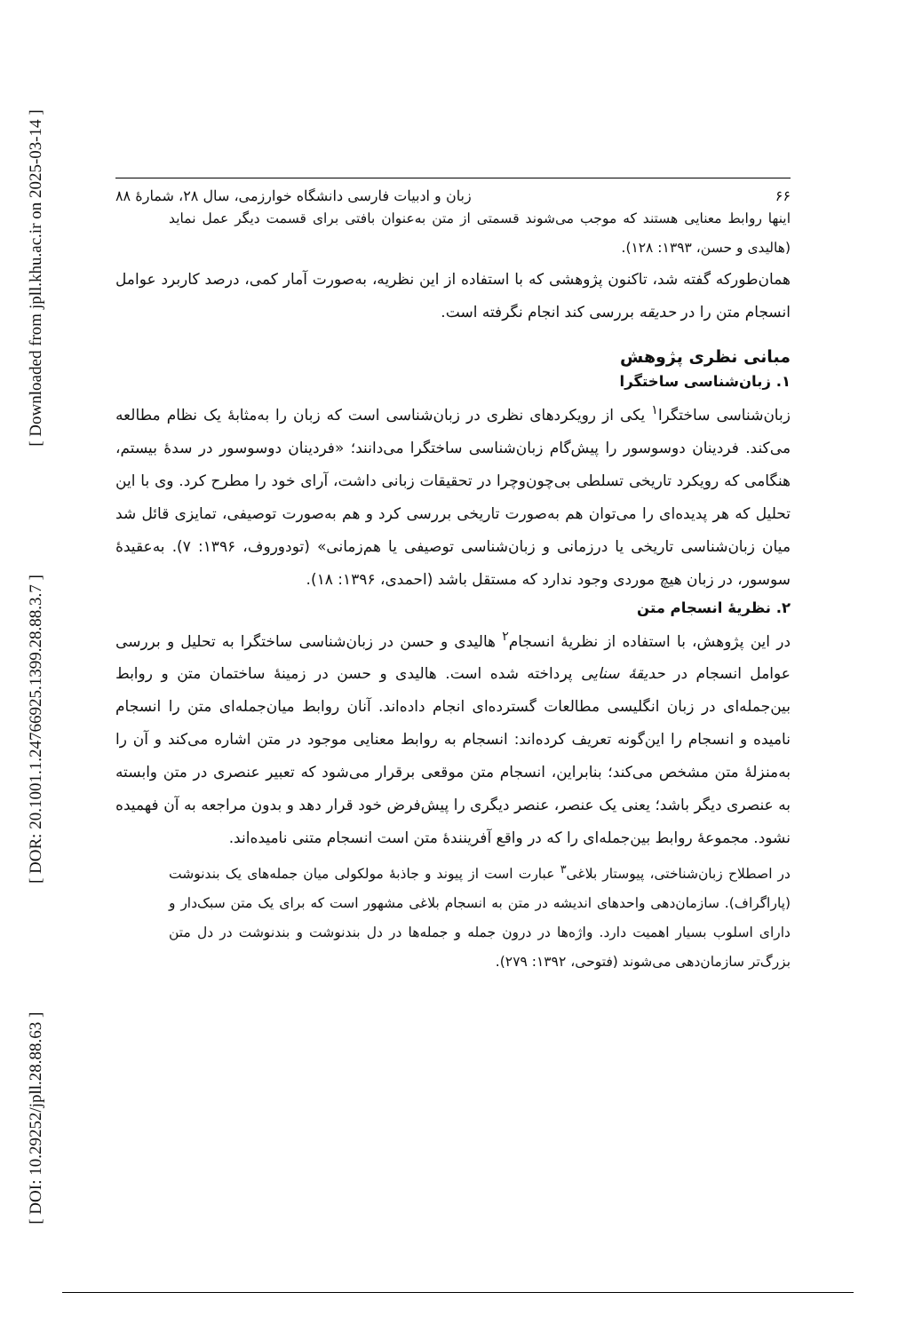[ DOI: 10.29252/jpll.28.88.63 ] [ DOR: 20.1001.1.24766925.1399.28.88.3.7 ] [ Downloaded from jpll.khu.ac.ir on 2025-03-14 ]
۶۶ زبان و ادبیات فارسی دانشگاه خوارزمی، سال ۲۸، شمارهٔ ۸۸
اینها روابط معنایی هستند که موجب می‌شوند قسمتی از متن به‌عنوان بافتی برای قسمت دیگر عمل نماید (هالیدی و حسن، ۱۳۹۳: ۱۲۸).
همان‌طورکه گفته شد، تاکنون پژوهشی که با استفاده از این نظریه، به‌صورت آمار کمی، درصد کاربرد عوامل انسجام متن را در حدیقه بررسی کند انجام نگرفته است.
مبانی نظری پژوهش
۱. زبان‌شناسی ساختگرا
زبان‌شناسی ساختگرا<sup>۱</sup> یکی از رویکردهای نظری در زبان‌شناسی است که زبان را به‌مثابهٔ یک نظام مطالعه می‌کند. فردینان دوسوسور را پیش‌گام زبان‌شناسی ساختگرا می‌دانند؛ «فردینان دوسوسور در سدهٔ بیستم، هنگامی که رویکرد تاریخی تسلطی بی‌چون‌وچرا در تحقیقات زبانی داشت، آرای خود را مطرح کرد. وی با این تحلیل که هر پدیده‌ای را می‌توان هم به‌صورت تاریخی بررسی کرد و هم به‌صورت توصیفی، تمایزی قائل شد میان زبان‌شناسی تاریخی یا درزمانی و زبان‌شناسی توصیفی یا هم‌زمانی» (تودوروف، ۱۳۹۶: ۷). به‌عقیدهٔ سوسور، در زبان هیچ موردی وجود ندارد که مستقل باشد (احمدی، ۱۳۹۶: ۱۸).
۲. نظریهٔ انسجام متن
در این پژوهش، با استفاده از نظریهٔ انسجام<sup>۲</sup> هالیدی و حسن در زبان‌شناسی ساختگرا به تحلیل و بررسی عوامل انسجام در حدیقهٔ سنایی پرداخته شده است. هالیدی و حسن در زمینهٔ ساختمان متن و روابط بین‌جمله‌ای در زبان انگلیسی مطالعات گسترده‌ای انجام داده‌اند. آنان روابط میان‌جمله‌ای متن را انسجام نامیده و انسجام را این‌گونه تعریف کرده‌اند: انسجام به روابط معنایی موجود در متن اشاره می‌کند و آن را به‌منزلهٔ متن مشخص می‌کند؛ بنابراین، انسجام متن موقعی برقرار می‌شود که تعبیر عنصری در متن وابسته به عنصری دیگر باشد؛ یعنی یک عنصر، عنصر دیگری را پیش‌فرض خود قرار دهد و بدون مراجعه به آن فهمیده نشود. مجموعهٔ روابط بین‌جمله‌ای را که در واقع آفرینندهٔ متن است انسجام متنی نامیده‌اند.
در اصطلاح زبان‌شناختی، پیوستار بلاغی<sup>۳</sup> عبارت است از پیوند و جاذبهٔ مولکولی میان جمله‌های یک بندنوشت (پاراگراف). سازمان‌دهی واحدهای اندیشه در متن به انسجام بلاغی مشهور است که برای یک متن سبک‌دار و دارای اسلوب بسیار اهمیت دارد. واژه‌ها در درون جمله و جمله‌ها در دل بندنوشت و بندنوشت در دل متن بزرگ‌تر سازمان‌دهی می‌شوند (فتوحی، ۱۳۹۲: ۲۷۹).